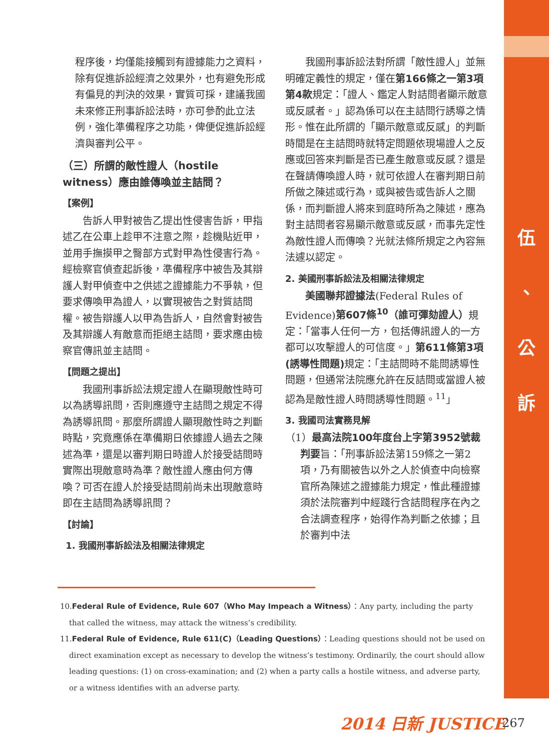伍
、
公
訴
程序後，均僅能接觸到有證據能力之資料，除有促進訴訟經濟之效果外，也有避免形成有偏見的判決的效果，實質可採，建議我國未來修正刑事訴訟法時，亦可參酌此立法例，強化準備程序之功能，俾便促進訴訟經濟與審判公平。
（三）所謂的敵性證人（hostile witness）應由誰傳喚並主詰問？
【案例】
告訴人甲對被告乙提出性侵害告訴，甲指述乙在公車上趁甲不注意之際，趁機貼近甲，並用手撫摸甲之臀部方式對甲為性侵害行為。經檢察官偵查起訴後，準備程序中被告及其辯護人對甲偵查中之供述之證據能力不爭執，但要求傳喚甲為證人，以實現被告之對質詰問權。被告辯護人以甲為告訴人，自然會對被告及其辯護人有敵意而拒絕主詰問，要求應由檢察官傳訊並主詰問。
【問題之提出】
我國刑事訴訟法規定證人在顯現敵性時可以為誘導訊問，否則應遵守主詰問之規定不得為誘導訊問。那麼所謂證人顯現敵性時之判斷時點，究竟應係在準備期日依據證人過去之陳述為準，還是以審判期日時證人於接受詰問時實際出現敵意時為準？敵性證人應由何方傳喚？可否在證人於接受詰問前尚未出現敵意時即在主詰問為誘導訊問？
【討論】
1. 我國刑事訴訟法及相關法律規定
我國刑事訴訟法對所謂「敵性證人」並無明確定義性的規定，僅在第166條之一第3項第4款規定：「證人、鑑定人對詰問者顯示敵意或反感者。」認為係可以在主詰問行誘導之情形。惟在此所謂的「顯示敵意或反感」的判斷時間是在主詰問時就特定問題依現場證人之反應或回答來判斷是否已產生敵意或反感？還是在聲請傳喚證人時，就可依證人在審判期日前所做之陳述或行為，或與被告或告訴人之關係，而判斷證人將來到庭時所為之陳述，應為對主詰問者容易顯示敵意或反感，而事先定性為敵性證人而傳喚？光就法條所規定之內容無法遽以認定。
2. 美國刑事訴訟法及相關法律規定
美國聯邦證據法(Federal Rules of Evidence)第607條<sup>10</sup>（誰可彈劾證人）規定：「當事人任何一方，包括傳訊證人的一方都可以攻擊證人的可信度。」第611條第3項(誘導性問題) 規定：「主詰問時不能問誘導性問題，但通常法院應允許在反詰問或當證人被認為是敵性證人時問誘導性問題。<sup>11</sup>」
3. 我國司法實務見解
（1）最高法院100年度台上字第3952號裁判要旨：「刑事訴訟法第159條之一第2項，乃有關被告以外之人於偵查中向檢察官所為陳述之證據能力規定，惟此種證據須於法院審判中經踐行含詰問程序在內之合法調查程序，始得作為判斷之依據；且於審判中法
10.Federal Rule of Evidence, Rule 607（Who May Impeach a Witness）：Any party, including the party that called the witness, may attack the witness’s credibility.
11.Federal Rule of Evidence, Rule 611(C)（Leading Questions）：Leading questions should not be used on direct examination except as necessary to develop the witness’s testimony. Ordinarily, the court should allow leading questions: (1) on cross-examination; and (2) when a party calls a hostile witness, and adverse party, or a witness identifies with an adverse party.
2014 日新 JUSTICE 267